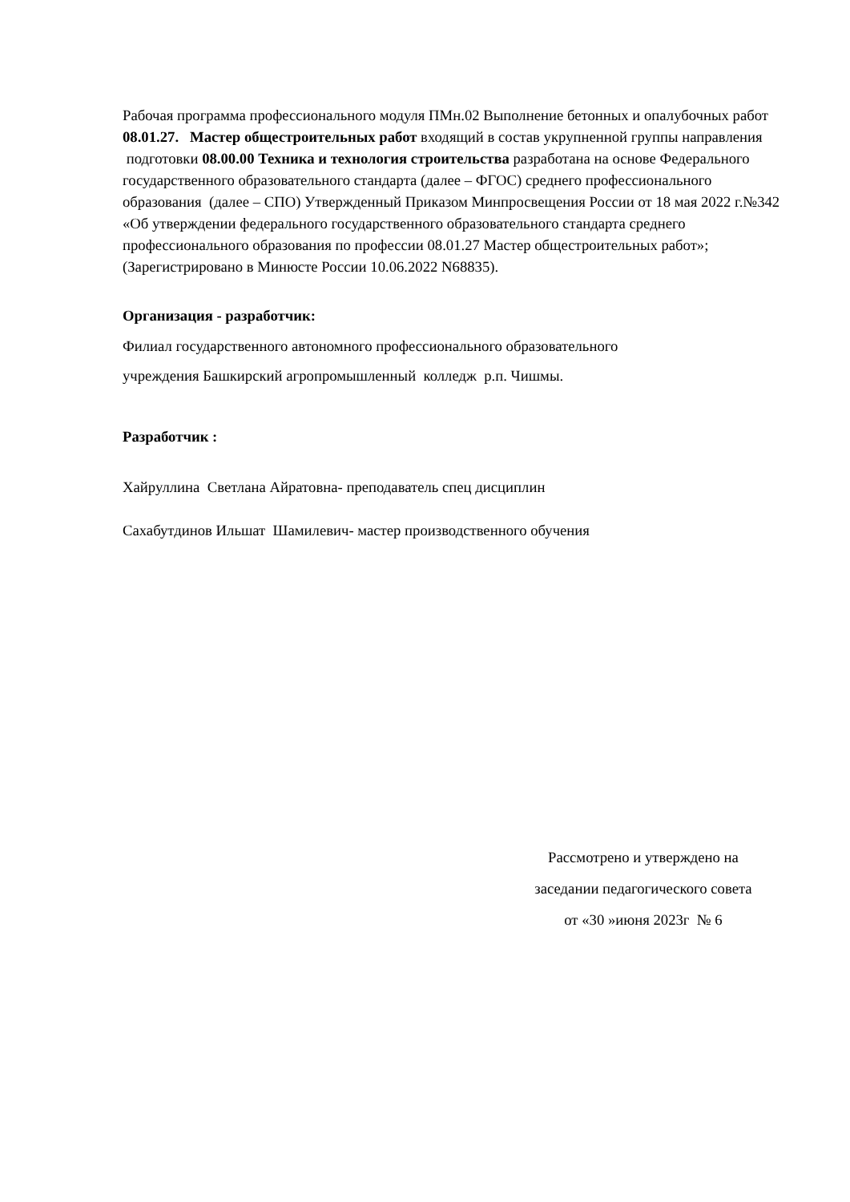Рабочая программа профессионального модуля ПМн.02 Выполнение бетонных и опалубочных работ 08.01.27. Мастер общестроительных работ входящий в состав укрупненной группы направления подготовки 08.00.00 Техника и технология строительства разработана на основе Федерального государственного образовательного стандарта (далее – ФГОС) среднего профессионального образования (далее – СПО) Утвержденный Приказом Минпросвещения России от 18 мая 2022 г.№342 «Об утверждении федерального государственного образовательного стандарта среднего профессионального образования по профессии 08.01.27 Мастер общестроительных работ»; (Зарегистрировано в Минюсте России 10.06.2022 N68835).
Организация - разработчик:
Филиал государственного автономного профессионального образовательного
учреждения Башкирский агропромышленный колледж р.п. Чишмы.
Разработчик :
Хайруллина Светлана Айратовна- преподаватель спец дисциплин
Сахабутдинов Ильшат Шамилевич- мастер производственного обучения
Рассмотрено и утверждено на
заседании педагогического совета
от «30 »июня 2023г № 6